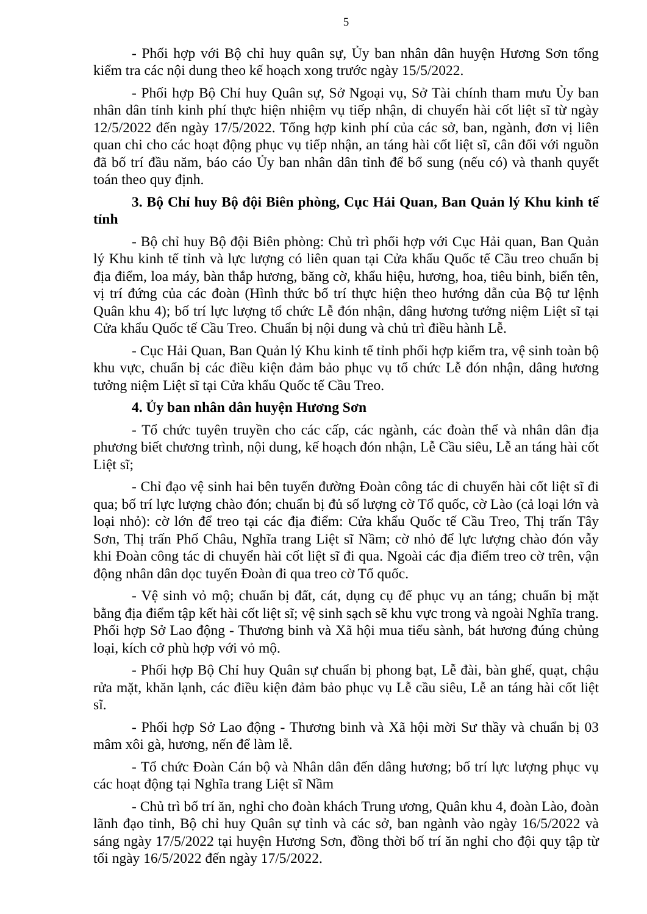5
- Phối hợp với Bộ chỉ huy quân sự, Ủy ban nhân dân huyện Hương Sơn tổng kiểm tra các nội dung theo kế hoạch xong trước ngày 15/5/2022.
- Phối hợp Bộ Chỉ huy Quân sự, Sở Ngoại vụ, Sở Tài chính tham mưu Ủy ban nhân dân tỉnh kinh phí thực hiện nhiệm vụ tiếp nhận, di chuyển hài cốt liệt sĩ từ ngày 12/5/2022 đến ngày 17/5/2022. Tổng hợp kinh phí của các sở, ban, ngành, đơn vị liên quan chi cho các hoạt động phục vụ tiếp nhận, an táng hài cốt liệt sĩ, cân đối với nguồn đã bố trí đầu năm, báo cáo Ủy ban nhân dân tỉnh để bổ sung (nếu có) và thanh quyết toán theo quy định.
3. Bộ Chỉ huy Bộ đội Biên phòng, Cục Hải Quan, Ban Quản lý Khu kinh tế tỉnh
- Bộ chỉ huy Bộ đội Biên phòng: Chủ trì phối hợp với Cục Hải quan, Ban Quản lý Khu kinh tế tỉnh và lực lượng có liên quan tại Cửa khẩu Quốc tế Cầu treo chuẩn bị địa điểm, loa máy, bàn thắp hương, băng cờ, khẩu hiệu, hương, hoa, tiêu binh, biển tên, vị trí đứng của các đoàn (Hình thức bố trí thực hiện theo hướng dẫn của Bộ tư lệnh Quân khu 4); bố trí lực lượng tổ chức Lễ đón nhận, dâng hương tưởng niệm Liệt sĩ tại Cửa khẩu Quốc tế Cầu Treo. Chuẩn bị nội dung và chủ trì điều hành Lễ.
- Cục Hải Quan, Ban Quản lý Khu kinh tế tỉnh phối hợp kiểm tra, vệ sinh toàn bộ khu vực, chuẩn bị các điều kiện đảm bảo phục vụ tổ chức Lễ đón nhận, dâng hương tưởng niệm Liệt sĩ tại Cửa khẩu Quốc tế Cầu Treo.
4. Ủy ban nhân dân huyện Hương Sơn
- Tổ chức tuyên truyền cho các cấp, các ngành, các đoàn thể và nhân dân địa phương biết chương trình, nội dung, kế hoạch đón nhận, Lễ Cầu siêu, Lễ an táng hài cốt Liệt sĩ;
- Chỉ đạo vệ sinh hai bên tuyến đường Đoàn công tác di chuyển hài cốt liệt sĩ đi qua; bố trí lực lượng chào đón; chuẩn bị đủ số lượng cờ Tổ quốc, cờ Lào (cả loại lớn và loại nhỏ): cờ lớn để treo tại các địa điểm: Cửa khẩu Quốc tế Cầu Treo, Thị trấn Tây Sơn, Thị trấn Phố Châu, Nghĩa trang Liệt sĩ Nầm; cờ nhỏ để lực lượng chào đón vẫy khi Đoàn công tác di chuyển hài cốt liệt sĩ đi qua. Ngoài các địa điểm treo cờ trên, vận động nhân dân dọc tuyến Đoàn đi qua treo cờ Tổ quốc.
- Vệ sinh vỏ mộ; chuẩn bị đất, cát, dụng cụ để phục vụ an táng; chuẩn bị mặt bằng địa điểm tập kết hài cốt liệt sĩ; vệ sinh sạch sẽ khu vực trong và ngoài Nghĩa trang. Phối hợp Sở Lao động - Thương binh và Xã hội mua tiểu sành, bát hương đúng chủng loại, kích cở phù hợp với vỏ mộ.
- Phối hợp Bộ Chỉ huy Quân sự chuẩn bị phong bạt, Lễ đài, bàn ghế, quạt, chậu rửa mặt, khăn lạnh, các điều kiện đảm bảo phục vụ Lễ cầu siêu, Lễ an táng hài cốt liệt sĩ.
- Phối hợp Sở Lao động - Thương binh và Xã hội mời Sư thầy và chuẩn bị 03 mâm xôi gà, hương, nến để làm lễ.
- Tổ chức Đoàn Cán bộ và Nhân dân đến dâng hương; bố trí lực lượng phục vụ các hoạt động tại Nghĩa trang Liệt sĩ Nầm
- Chủ trì bố trí ăn, nghỉ cho đoàn khách Trung ương, Quân khu 4, đoàn Lào, đoàn lãnh đạo tỉnh, Bộ chỉ huy Quân sự tỉnh và các sở, ban ngành vào ngày 16/5/2022 và sáng ngày 17/5/2022 tại huyện Hương Sơn, đồng thời bố trí ăn nghỉ cho đội quy tập từ tối ngày 16/5/2022 đến ngày 17/5/2022.